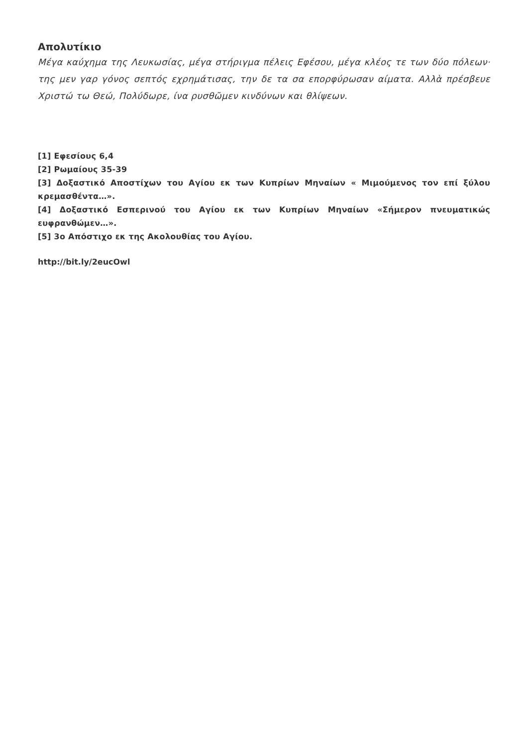Απολυτίκιο
Μέγα καύχημα της Λευκωσίας, μέγα στήριγμα πέλεις Εφέσου, μέγα κλέος τε των δύο πόλεων· της μεν γαρ γόνος σεπτός εχρημάτισας, την δε τα σα επορφύρωσαν αίματα. Αλλὰ πρέσβευε Χριστώ τω Θεώ, Πολύδωρε, ίνα ρυσθῶμεν κινδύνων και θλίψεων.
[1] Εφεσίους 6,4
[2] Ρωμαίους 35-39
[3] Δοξαστικό Αποστίχων του Αγίου εκ των Κυπρίων Μηναίων « Μιμούμενος τον επί ξύλου κρεμασθέντα…».
[4] Δοξαστικό Εσπερινού του Αγίου εκ των Κυπρίων Μηναίων «Σήμερον πνευματικώς ευφρανθώμεν…».
[5] 3ο Απόστιχο εκ της Ακολουθίας του Αγίου.
http://bit.ly/2eucOwl